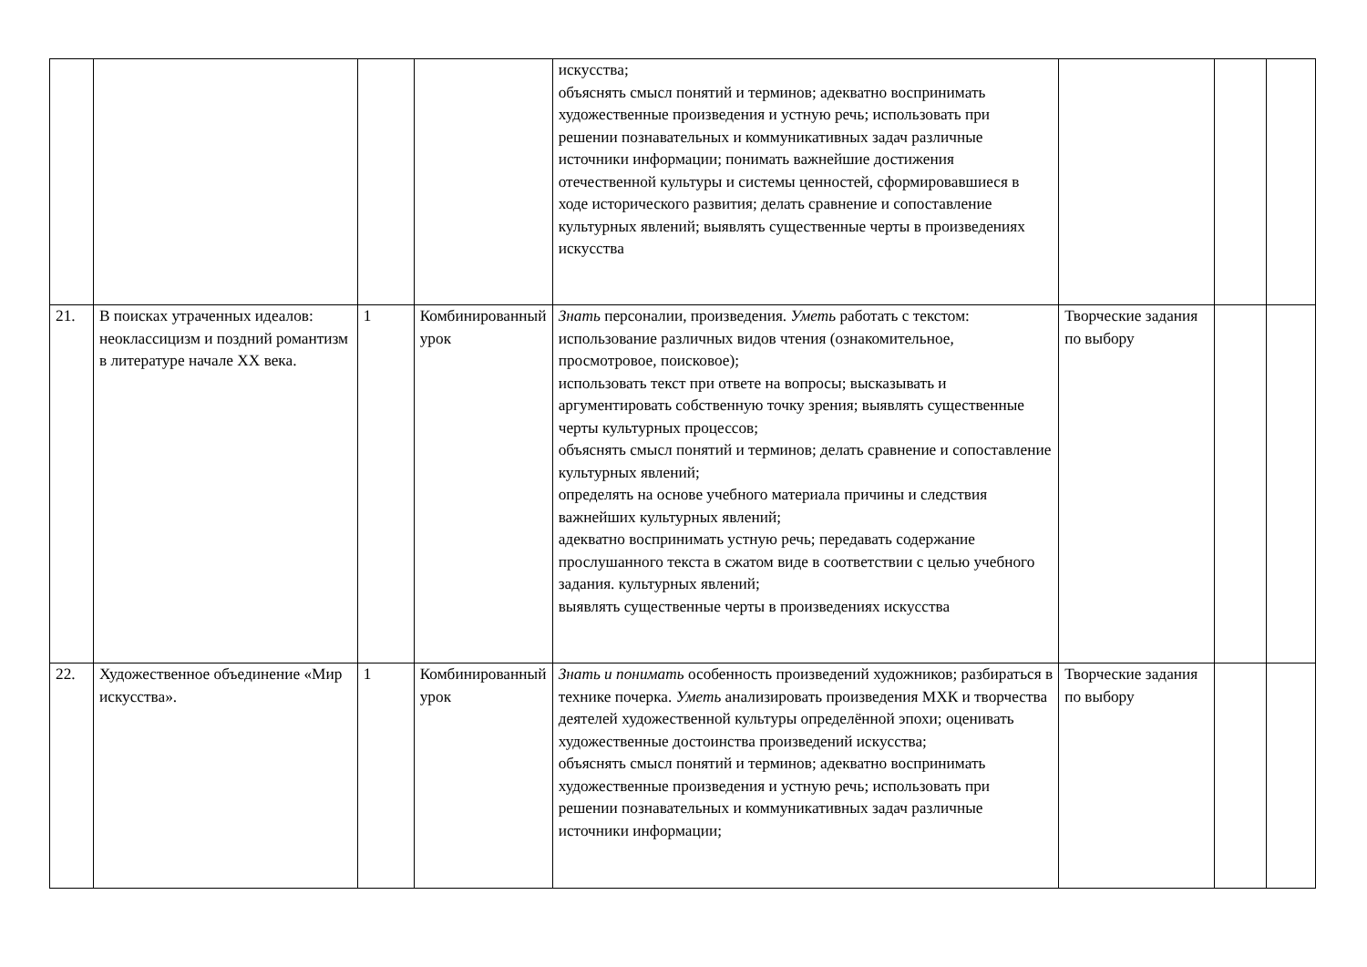| | | | | искусства; объяснять смысл понятий и терминов; адекватно воспринимать художественные произведения и устную речь; использовать при решении познавательных и коммуникативных задач различные источники информации; понимать важнейшие достижения отечественной культуры и системы ценностей, сформировавшиеся в ходе исторического развития; делать сравнение и сопоставление культурных явлений; выявлять существенные черты в произведениях искусства | | | |
| 21. | В поисках утраченных идеалов: неоклассицизм и поздний романтизм в литературе начале XX века. | 1 | Комбинированный урок | Знать персоналии, произведения. Уметь работать с текстом: использование различных видов чтения (ознакомительное, просмотровое, поисковое); использовать текст при ответе на вопросы; высказывать и аргументировать собственную точку зрения; выявлять существенные черты культурных процессов; объяснять смысл понятий и терминов; делать сравнение и сопоставление культурных явлений; определять на основе учебного материала причины и следствия важнейших культурных явлений; адекватно воспринимать устную речь; передавать содержание прослушанного текста в сжатом виде в соответствии с целью учебного задания. культурных явлений; выявлять существенные черты в произведениях искусства | Творческие задания по выбору | | |
| 22. | Художественное объединение «Мир искусства». | 1 | Комбинированный урок | Знать и понимать особенность произведений художников; разбираться в технике почерка. Уметь анализировать произведения МХК и творчества деятелей художественной культуры определённой эпохи; оценивать художественные достоинства произведений искусства; объяснять смысл понятий и терминов; адекватно воспринимать художественные произведения и устную речь; использовать при решении познавательных и коммуникативных задач различные источники информации; | Творческие задания по выбору | | |